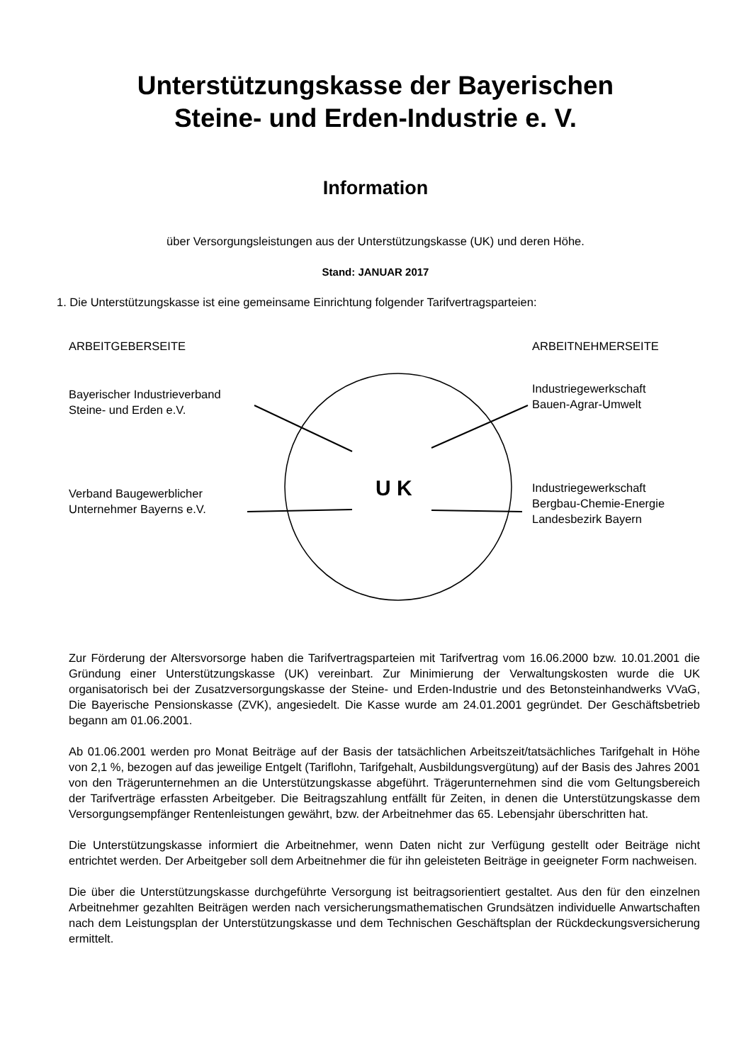Unterstützungskasse der Bayerischen
Steine- und Erden-Industrie e. V.
Information
über Versorgungsleistungen aus der Unterstützungskasse (UK) und deren Höhe.
Stand: JANUAR 2017
1. Die Unterstützungskasse ist eine gemeinsame Einrichtung folgender Tarifvertragsparteien:
ARBEITGEBERSEITE ARBEITNEHMERSEITE
Bayerischer Industrieverband
Steine- und Erden e.V.
Industriegewerkschaft
Bauen-Agrar-Umwelt
U K
Verband Baugewerblicher
Unternehmer Bayerns e.V.
Industriegewerkschaft
Bergbau-Chemie-Energie
Landesbezirk Bayern
Zur Förderung der Altersvorsorge haben die Tarifvertragsparteien mit Tarifvertrag vom 16.06.2000 bzw. 10.01.2001 die Gründung einer Unterstützungskasse (UK) vereinbart. Zur Minimierung der Verwaltungskosten wurde die UK organisatorisch bei der Zusatzversorgungskasse der Steine- und Erden-Industrie und des Betonsteinhandwerks VVaG, Die Bayerische Pensionskasse (ZVK), angesiedelt. Die Kasse wurde am 24.01.2001 gegründet. Der Geschäftsbetrieb begann am 01.06.2001.
Ab 01.06.2001 werden pro Monat Beiträge auf der Basis der tatsächlichen Arbeitszeit/tatsächliches Tarifgehalt in Höhe von 2,1 %, bezogen auf das jeweilige Entgelt (Tariflohn, Tarifgehalt, Ausbildungsvergütung) auf der Basis des Jahres 2001 von den Trägerunternehmen an die Unterstützungskasse abgeführt. Trägerunternehmen sind die vom Geltungsbereich der Tarifverträge erfassten Arbeitgeber. Die Beitragszahlung entfällt für Zeiten, in denen die Unterstützungskasse dem Versorgungsempfänger Rentenleistungen gewährt, bzw. der Arbeitnehmer das 65. Lebensjahr überschritten hat.
Die Unterstützungskasse informiert die Arbeitnehmer, wenn Daten nicht zur Verfügung gestellt oder Beiträge nicht entrichtet werden. Der Arbeitgeber soll dem Arbeitnehmer die für ihn geleisteten Beiträge in geeigneter Form nachweisen.
Die über die Unterstützungskasse durchgeführte Versorgung ist beitragsorientiert gestaltet. Aus den für den einzelnen Arbeitnehmer gezahlten Beiträgen werden nach versicherungsmathematischen Grundsätzen individuelle Anwartschaften nach dem Leistungsplan der Unterstützungskasse und dem Technischen Geschäftsplan der Rückdeckungsversicherung ermittelt.